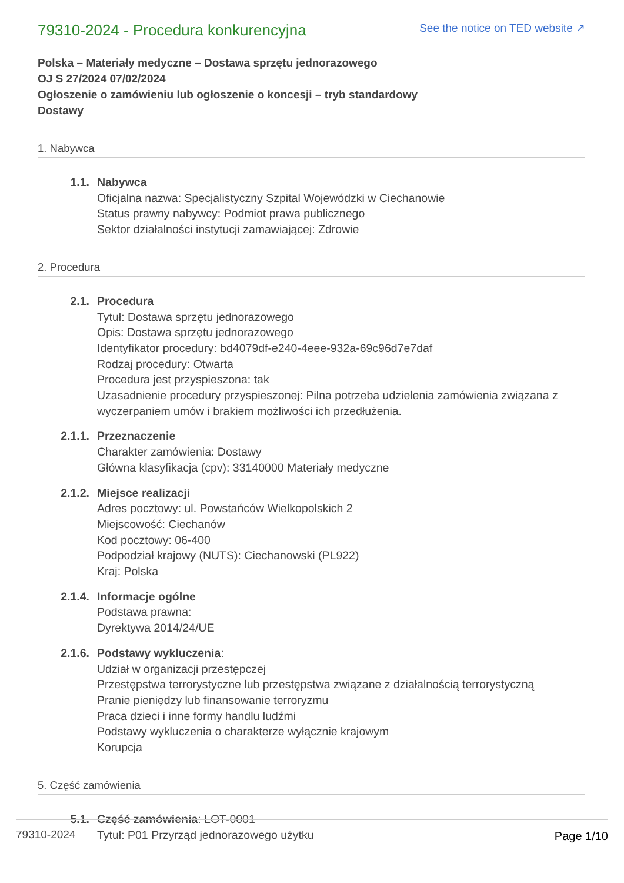79310-2024 - Procedura konkurencyjna
See the notice on TED website ↗
Polska – Materiały medyczne – Dostawa sprzętu jednorazowego
OJ S 27/2024 07/02/2024
Ogłoszenie o zamówieniu lub ogłoszenie o koncesji – tryb standardowy
Dostawy
1. Nabywca
1.1. Nabywca
Oficjalna nazwa: Specjalistyczny Szpital Wojewódzki w Ciechanowie
Status prawny nabywcy: Podmiot prawa publicznego
Sektor działalności instytucji zamawiającej: Zdrowie
2. Procedura
2.1. Procedura
Tytuł: Dostawa sprzętu jednorazowego
Opis: Dostawa sprzętu jednorazowego
Identyfikator procedury: bd4079df-e240-4eee-932a-69c96d7e7daf
Rodzaj procedury: Otwarta
Procedura jest przyspieszona: tak
Uzasadnienie procedury przyspieszonej: Pilna potrzeba udzielenia zamówienia związana z wyczerpaniem umów i brakiem możliwości ich przedłużenia.
2.1.1. Przeznaczenie
Charakter zamówienia: Dostawy
Główna klasyfikacja (cpv): 33140000 Materiały medyczne
2.1.2. Miejsce realizacji
Adres pocztowy: ul. Powstańców Wielkopolskich 2
Miejscowość: Ciechanów
Kod pocztowy: 06-400
Podpodział krajowy (NUTS): Ciechanowski (PL922)
Kraj: Polska
2.1.4. Informacje ogólne
Podstawa prawna:
Dyrektywa 2014/24/UE
2.1.6. Podstawy wykluczenia:
Udział w organizacji przestępczej
Przestępstwa terrorystyczne lub przestępstwa związane z działalnością terrorystyczną
Pranie pieniędzy lub finansowanie terroryzmu
Praca dzieci i inne formy handlu ludźmi
Podstawy wykluczenia o charakterze wyłącznie krajowym
Korupcja
5. Część zamówienia
5.1. Część zamówienia: LOT-0001
Tytuł: P01 Przyrząd jednorazowego użytku
79310-2024 Page 1/10